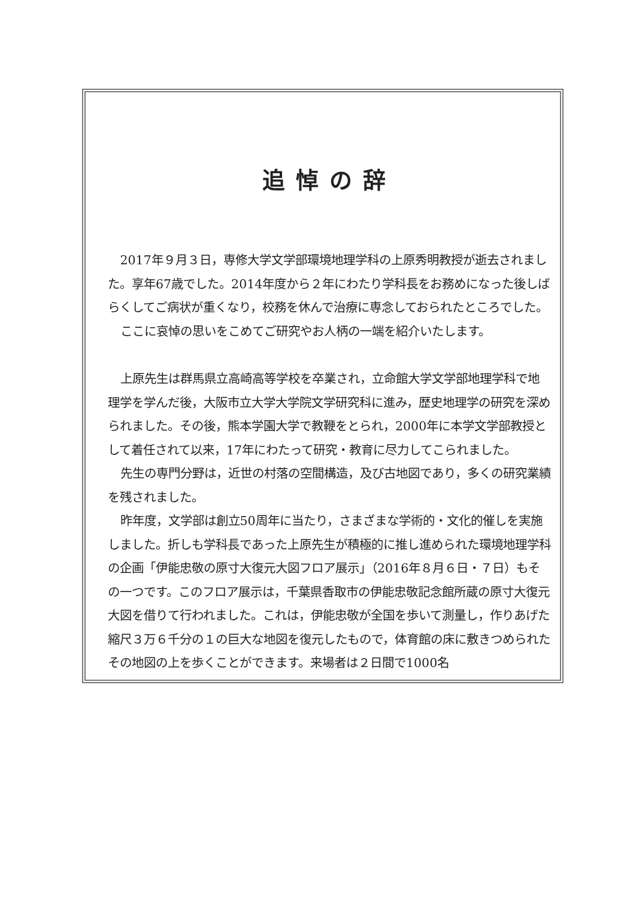追悼の辞
2017年９月３日，専修大学文学部環境地理学科の上原秀明教授が逝去されました。享年67歳でした。2014年度から２年にわたり学科長をお務めになった後しばらくしてご病状が重くなり，校務を休んで治療に専念しておられたところでした。
ここに哀悼の思いをこめてご研究やお人柄の一端を紹介いたします。
上原先生は群馬県立高崎高等学校を卒業され，立命館大学文学部地理学科で地理学を学んだ後，大阪市立大学大学院文学研究科に進み，歴史地理学の研究を深められました。その後，熊本学園大学で教鞭をとられ，2000年に本学文学部教授として着任されて以来，17年にわたって研究・教育に尽力してこられました。
先生の専門分野は，近世の村落の空間構造，及び古地図であり，多くの研究業績を残されました。
昨年度，文学部は創立50周年に当たり，さまざまな学術的・文化的催しを実施しました。折しも学科長であった上原先生が積極的に推し進められた環境地理学科の企画「伊能忠敬の原寸大復元大図フロア展示」（2016年８月６日・７日）もその一つです。このフロア展示は，千葉県香取市の伊能忠敬記念館所蔵の原寸大復元大図を借りて行われました。これは，伊能忠敬が全国を歩いて測量し，作りあげた縮尺３万６千分の１の巨大な地図を復元したもので，体育館の床に敷きつめられたその地図の上を歩くことができます。来場者は２日間で1000名